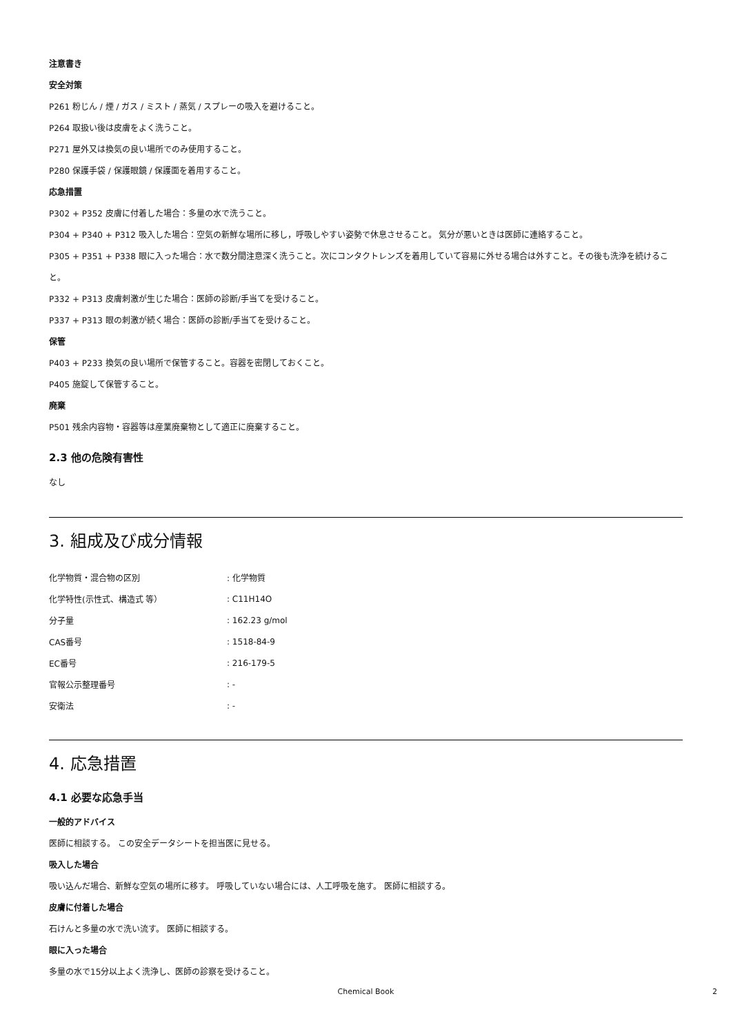注意書き
安全対策
P261 粉じん / 煙 / ガス / ミスト / 蒸気 / スプレーの吸入を避けること。
P264 取扱い後は皮膚をよく洗うこと。
P271 屋外又は換気の良い場所でのみ使用すること。
P280 保護手袋 / 保護眼鏡 / 保護面を着用すること。
応急措置
P302 + P352 皮膚に付着した場合：多量の水で洗うこと。
P304 + P340 + P312 吸入した場合：空気の新鮮な場所に移し，呼吸しやすい姿勢で休息させること。 気分が悪いときは医師に連絡すること。
P305 + P351 + P338 眼に入った場合：水で数分間注意深く洗うこと。次にコンタクトレンズを着用していて容易に外せる場合は外すこと。その後も洗浄を続けること。
P332 + P313 皮膚刺激が生じた場合：医師の診断/手当てを受けること。
P337 + P313 眼の刺激が続く場合：医師の診断/手当てを受けること。
保管
P403 + P233 換気の良い場所で保管すること。容器を密閉しておくこと。
P405 施錠して保管すること。
廃棄
P501 残余内容物・容器等は産業廃棄物として適正に廃棄すること。
2.3 他の危険有害性
なし
3. 組成及び成分情報
| 化学物質・混合物の区別 | : 化学物質 |
| 化学特性(示性式、構造式 等） | : C11H14O |
| 分子量 | : 162.23 g/mol |
| CAS番号 | : 1518-84-9 |
| EC番号 | : 216-179-5 |
| 官報公示整理番号 | : - |
| 安衛法 | : - |
4. 応急措置
4.1 必要な応急手当
一般的アドバイス
医師に相談する。 この安全データシートを担当医に見せる。
吸入した場合
吸い込んだ場合、新鮮な空気の場所に移す。 呼吸していない場合には、人工呼吸を施す。 医師に相談する。
皮膚に付着した場合
石けんと多量の水で洗い流す。 医師に相談する。
眼に入った場合
多量の水で15分以上よく洗浄し、医師の診察を受けること。
Chemical Book 2